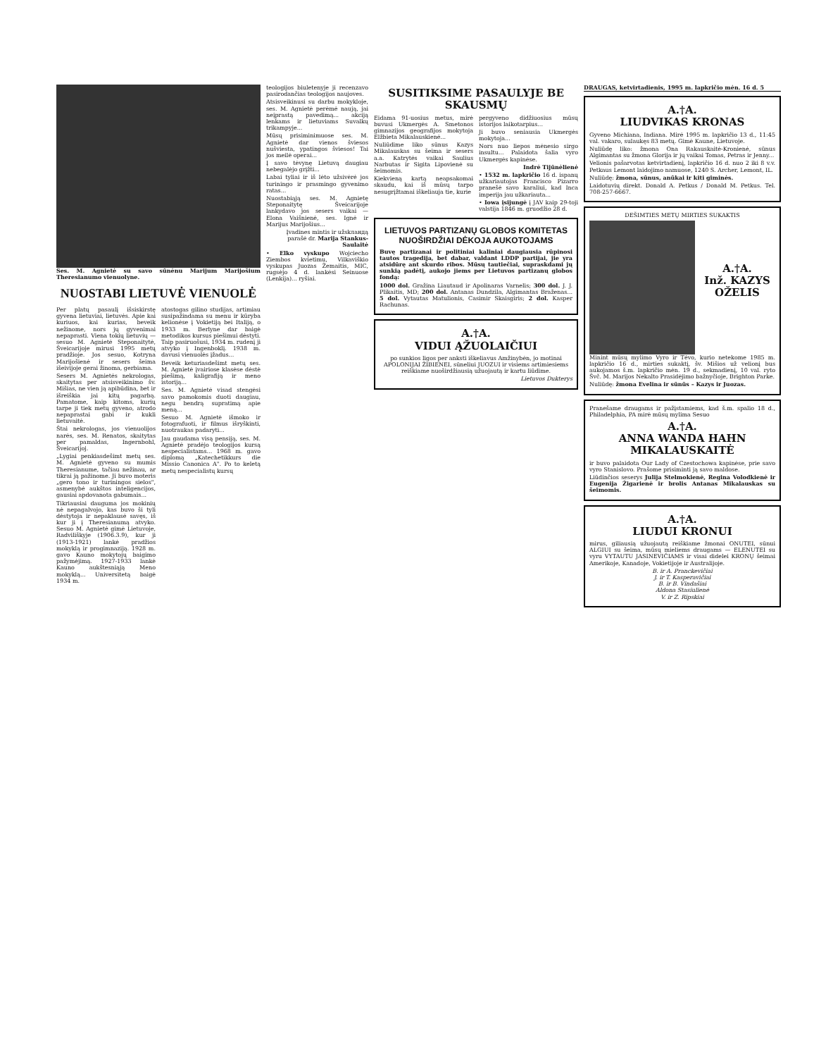Ses. M. Agnietė su savo sūnėnu Marijum Marijošium Theresianumo vienuolyne.
NUOSTABI LIETUVĖ VIENUOLĖ
Per platų pasaulį išsiskirstę gyvena lietuviai, lietuvės. Apie kai kuriuos, kai kurias, beveik nežinome, nors jų gyvenimai nepaprasti. Viena tokių lietuvių — sesuo M. Agnietė Steponaitytė, Šveicarijoje mirusi 1995 metų pradžioje. Jos sesuo, Kotryna Marijošienė ir sesers šeima išeivijoje gerai žinoma, gerbiama.
Sesers M. Agnietės nekrologas, skaitytas per atsisveikinimo šv. Mišias, ne vien ją apibūdina, bet ir išreiškia jai kitų pagarbą. Pamatome, kaip kitoms, kurių tarpe ji tiek metų gyveno, atrodo nepaprastai gabi ir kukli lietuvaitė.
Štai nekrologas, jos vienuolijos narės, ses. M. Renatos, skaitytas per pamaldas, Ingernbohl, Šveicarijoj.
„Lygiai penkiasdešimt metų ses. M. Agnietė gyveno su mumis Theresianume, tačiau nežinau, ar tikrai ją pažinome. Ji buvo moteris „gero tono ir turiningos sielos", asmenybė aukštos inteligencijos, gausiai apdovanota gabumais...
Tikriausiai dauguma jos mokinių nė nepagalvojo, kas buvo ši tyli dėstytoja ir nepaklausė savęs, iš kur ji į Theresianumą atvyko. Sesuo M. Agnietė gimė Lietuvoje, Radviliškyje (1906.3.9), kur ji (1913-1921) lankė pradžios mokyklą ir progimnaziją. 1928 m. gavo Kauno mokytojų baigimo pažymėjimą. 1927-1933 lankė Kauno aukštesniąją Meno mokyklą... Universitetą baigė 1934 m.
atostogas gilino studijas, artimiau susipažindama su menu ir kūryba kelionėse į Vokietiją bei Italiją, o 1933 m. Berlyne dar baigė metodikos kursus piešimui dėstyti. Taip pasiruošusi, 1934 m. rudenį ji atvyko į Ingenboklį. 1938 m. davusi vienuolės įžadus...
Beveik keturiasdešimt metų ses. M. Agnietė įvairiose klasėse dėstė piešimą, kaligrafiją ir meno istoriją...
Ses. M. Agnietė visad stengėsi savo pamokomis duoti daugiau, negu bendrą supratimą apie meną...
Sesuo M. Agnietė išmoko ir fotografuoti, ir filmus išryškinti, nuotraukas padaryti...
Jau gaudama visą pensiją, ses. M. Agnietė pradėjo teologijos kursą nespecialistams... 1968 m. gavo diplomą „Katechetikkurs die Missio Canonica A". Po to keletą metų nespecialistų kursų
teologijos biuletenyje ji recenzavo pasirodančias teologijos naujoves.
Atsisveikinusi su darbu mokykloje, ses. M. Agnietė perėmė naują, jai neįprastą pavedimą... akciją lenkams ir lietuviams Suvalkų trikampyje...
Mūsų prisiminimuose ses. M. Agnietė dar vienos šviesos nušviesta, ypatingos šviesos! Tai jos meilė operai...
Į savo tėvynę Lietuvą daugiau nebegalėjo grįžti...
Labai tyliai ir iš lėto užsivėrė jos turiningo ir prasmingo gyvenimo ratas...
Nuostabiąją ses. M. Agnietę Steponaitytę Šveicarijoje lankydavo jos sesers vaikai — Elona Vaišnienė, ses. Ignė ir Marijus Marijošius...
Įvadines mintis ir užskландą parašė dr. Marija Stankus-Saulaitė
• Elko vyskupo Wojciecho Ziembos kvietimu, Vilkaviškio vyskupas Juozas Žemaitis, MIC, rugsėjo 4 d. lankėsi Seinuose (Lenkija)... ryšiai.
SUSITIKSIME PASAULYJE BE SKAUSMŲ
Eidama 91-uosius metus, mirė buvusi Ukmergės A. Smetonos gimnazijos geografijos mokytoja Elžbieta Mikalauskienė...
Nuliūdime liko sūnus Kazys Mikalauskas su šeima ir sesers a.a. Katrytės vaikai Saulius Narbutas ir Sigita Lipovienė su šeimomis.
Kiekvieną kartą neapsakomai skaudu, kai iš mūsų tarpo nesugrįžtamai iškeliauja tie, kurie
pergyveno didžiuosius mūsų istorijos laikotarpius...
Ji buvo seniausia Ukmergės mokytoja...
Nors nuo liepos mėnesio sirgo insultu... Palaidota šalia vyro Ukmergės kapinėse.
Indrė Tijūnėlienė
• 1532 m. lapkričio 16 d. ispanų užkariautojas Francisco Pizarro pranešė savo karaliui, kad Inca imperija jau užkariauta...
• Iowa įsijungė į JAV kaip 29-toji valstija 1846 m. gruodžio 28 d.
LIETUVOS PARTIZANŲ GLOBOS KOMITETAS NUOŠIRDŽIAI DĖKOJA AUKOTOJAMS
Buvę partizanai ir politiniai kaliniai daugiausia rūpinosi tautos tragedija, bet dabar, valdant LDDP partijai, jie yra atsidūrę ant skurdo ribos. Mūsų tautiečiai, supraskdami jų sunkią padėtį, aukojo jiems per Lietuvos partizanų globos fondą:
1000 dol. Gražina Liautaud ir Apolinaras Varnelis; 300 dol. J. J. Plikaitis, MD; 200 dol. Antanas Dundzila, Algimantas Braženas... 5 dol. Vytautas Matulionis, Casimir Skaisgiris; 2 dol. Kasper Rachunas.
A.†A.
VIDUI ĄŽUOLAIČIUI
po sunkios ligos per anksti iškeliavus Amžinybėn, jo motinai APOLONIJAI ŽIBIENEI, sūneliui JUOZUI ir visiems artimiesiems reiškiame nuoširdžiausią užuojautą ir kartu liūdime.
Lietuvos Dukterys
DRAUGAS, ketvirtadienis, 1995 m. lapkričio mėn. 16 d. 5
A.†A.
LIUDVIKAS KRONAS
Gyveno Michiana, Indiana. Mirė 1995 m. lapkričio 13 d., 11:45 val. vakaro, sulaukęs 83 metų. Gimė Kaune, Lietuvoje.
Nuliūdę liko: žmona Ona Rakauskaitė-Kronienė, sūnus Algimantas su žmona Glorija ir jų vaikai Tomas, Petras ir Jenny...
Velionis pašarvotas ketvirtadienį, lapkričio 16 d. nuo 2 iki 8 v.v. Petkaus Lemont laidojimo namuose, 1240 S. Archer, Lemont, IL.
Nuliūdę: žmona, sūnus, anūkai ir kiti giminės.
Laidotuvių direkt. Donald A. Petkus / Donald M. Petkus. Tel. 708-257-6667.
DEŠIMTIES METŲ MIRTIES SUKAKTIS
A.†A.
Inž. KAZYS OŽELIS
Minint mūsų mylimo Vyro ir Tėvo, kurio netekome 1985 m. lapkričio 16 d., mirties sukaktį, šv. Mišios už velionį bus aukojamos š.m. lapkričio mėn. 19 d., sekmadienį, 10 val. ryto Švč. M. Marijos Nekalto Prasidėjimo bažnyčioje, Brighton Parke.
Nuliūdę: žmona Evelina ir sūnūs – Kazys ir Juozas.
Pranešame draugams ir pažįstamiems, kad š.m. spalio 18 d., Philadelphia, PA mirė mūsų mylima Sesuo
A.†A.
ANNA WANDA HAHN MIKALAUSKAITĖ
ir buvo palaidota Our Lady of Czestochowa kapinėse, prie savo vyro Stanislovo. Prašome prisiminti ją savo maldose.
Liūdinčios seserys Julija Stelmokienė, Regina Volodkienė ir Eugenija Žigarienė ir brolis Antanas Mikalauskas su šeimomis.
A.†A.
LIUDUI KRONUI
mirus, giliausią užuojautą reiškiame žmonai ONUTEI, sūnui ALGIUI su šeima, mūsų mieliems draugams — ELENUTEI su vyru VYTAUTU JASINEVIČIAMS ir visai didelei KRONŲ šeimai Amerikoje, Kanadoje, Vokietijoje ir Australijoje.
B. ir A. Pranckevičiai
J. ir T. Kasperavičiai
B. ir B. Vindašiai
Aldona Stasiulienė
V. ir Z. Ripskiai